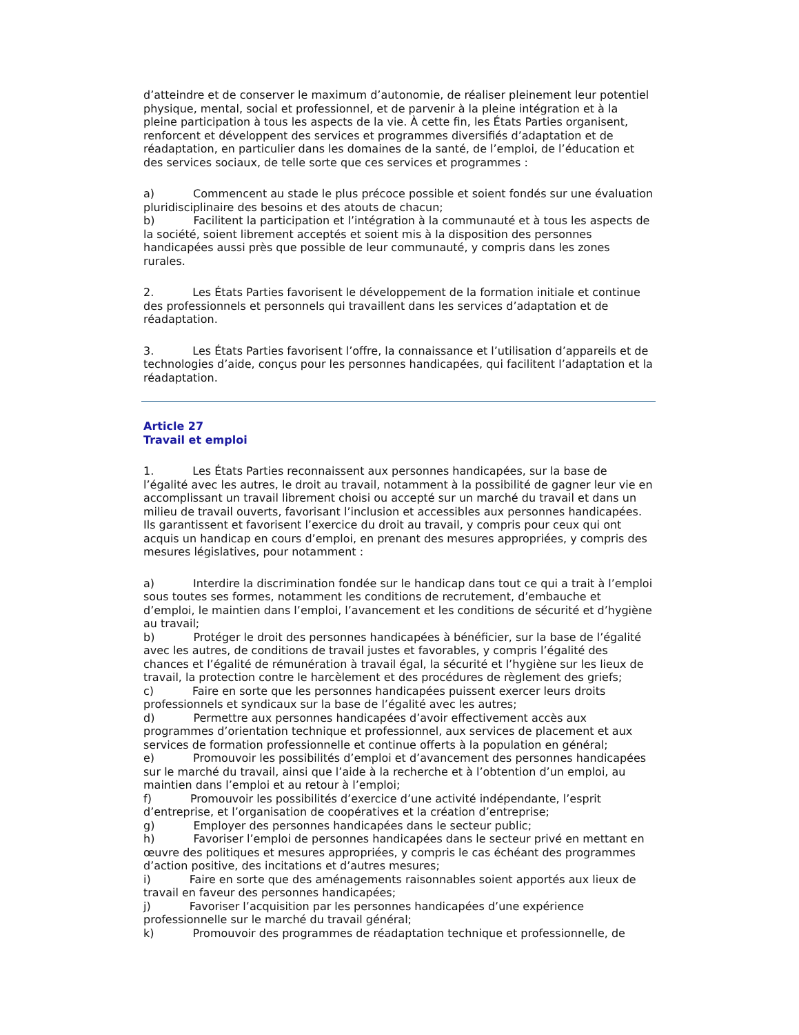d’atteindre et de conserver le maximum d’autonomie, de réaliser pleinement leur potentiel physique, mental, social et professionnel, et de parvenir à la pleine intégration et à la pleine participation à tous les aspects de la vie. À cette fin, les États Parties organisent, renforcent et développent des services et programmes diversifiés d’adaptation et de réadaptation, en particulier dans les domaines de la santé, de l’emploi, de l’éducation et des services sociaux, de telle sorte que ces services et programmes :
a) Commencent au stade le plus précoce possible et soient fondés sur une évaluation pluridisciplinaire des besoins et des atouts de chacun;
b) Facilitent la participation et l’intégration à la communauté et à tous les aspects de la société, soient librement acceptés et soient mis à la disposition des personnes handicapées aussi près que possible de leur communauté, y compris dans les zones rurales.
2. Les États Parties favorisent le développement de la formation initiale et continue des professionnels et personnels qui travaillent dans les services d’adaptation et de réadaptation.
3. Les États Parties favorisent l’offre, la connaissance et l’utilisation d’appareils et de technologies d’aide, conçus pour les personnes handicapées, qui facilitent l’adaptation et la réadaptation.
Article 27
Travail et emploi
1. Les États Parties reconnaissent aux personnes handicapées, sur la base de l’égalité avec les autres, le droit au travail, notamment à la possibilité de gagner leur vie en accomplissant un travail librement choisi ou accepté sur un marché du travail et dans un milieu de travail ouverts, favorisant l’inclusion et accessibles aux personnes handicapées. Ils garantissent et favorisent l’exercice du droit au travail, y compris pour ceux qui ont acquis un handicap en cours d’emploi, en prenant des mesures appropriées, y compris des mesures législatives, pour notamment :
a) Interdire la discrimination fondée sur le handicap dans tout ce qui a trait à l’emploi sous toutes ses formes, notamment les conditions de recrutement, d’embauche et d’emploi, le maintien dans l’emploi, l’avancement et les conditions de sécurité et d’hygiène au travail;
b) Protéger le droit des personnes handicapées à bénéficier, sur la base de l’égalité avec les autres, de conditions de travail justes et favorables, y compris l’égalité des chances et l’égalité de rémunération à travail égal, la sécurité et l’hygiène sur les lieux de travail, la protection contre le harcèlement et des procédures de règlement des griefs;
c) Faire en sorte que les personnes handicapées puissent exercer leurs droits professionnels et syndicaux sur la base de l’égalité avec les autres;
d) Permettre aux personnes handicapées d’avoir effectivement accès aux programmes d’orientation technique et professionnel, aux services de placement et aux services de formation professionnelle et continue offerts à la population en général;
e) Promouvoir les possibilités d’emploi et d’avancement des personnes handicapées sur le marché du travail, ainsi que l’aide à la recherche et à l’obtention d’un emploi, au maintien dans l’emploi et au retour à l’emploi;
f) Promouvoir les possibilités d’exercice d’une activité indépendante, l’esprit d’entreprise, et l’organisation de coopératives et la création d’entreprise;
g) Employer des personnes handicapées dans le secteur public;
h) Favoriser l’emploi de personnes handicapées dans le secteur privé en mettant en œuvre des politiques et mesures appropriées, y compris le cas échéant des programmes d’action positive, des incitations et d’autres mesures;
i) Faire en sorte que des aménagements raisonnables soient apportés aux lieux de travail en faveur des personnes handicapées;
j) Favoriser l’acquisition par les personnes handicapées d’une expérience professionnelle sur le marché du travail général;
k) Promouvoir des programmes de réadaptation technique et professionnelle, de